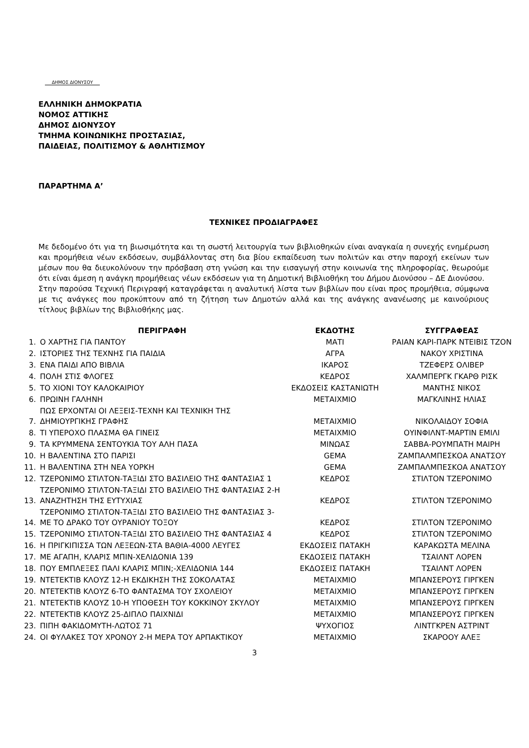ΔΗΜΟΣ ΔΙΟΝΥΣΟΥ
ΕΛΛΗΝΙΚΗ ΔΗΜΟΚΡΑΤΙΑ
ΝΟΜΟΣ ΑΤΤΙΚΗΣ
ΔΗΜΟΣ ΔΙΟΝΥΣΟΥ
ΤΜΗΜΑ ΚΟΙΝΩΝΙΚΗΣ ΠΡΟΣΤΑΣΙΑΣ,
ΠΑΙΔΕΙΑΣ, ΠΟΛΙΤΙΣΜΟΥ & ΑΘΛΗΤΙΣΜΟΥ
ΠΑΡΑΡΤΗΜΑ Α’
ΤΕΧΝΙΚΕΣ ΠΡΟΔΙΑΓΡΑΦΕΣ
Με δεδομένο ότι για τη βιωσιμότητα και τη σωστή λειτουργία των βιβλιοθηκών είναι αναγκαία η συνεχής ενημέρωση και προμήθεια νέων εκδόσεων, συμβάλλοντας στη δια βίου εκπαίδευση των πολιτών και στην παροχή εκείνων των μέσων που θα διευκολύνουν την πρόσβαση στη γνώση και την εισαγωγή στην κοινωνία της πληροφορίας, θεωρούμε ότι είναι άμεση η ανάγκη προμήθειας νέων εκδόσεων για τη Δημοτική Βιβλιοθήκη του Δήμου Διονύσου – ΔΕ Διονύσου.
Στην παρούσα Τεχνική Περιγραφή καταγράφεται η αναλυτική λίστα των βιβλίων που είναι προς προμήθεια, σύμφωνα με τις ανάγκες που προκύπτουν από τη ζήτηση των Δημοτών αλλά και της ανάγκης ανανέωσης με καινούριους τίτλους βιβλίων της Βιβλιοθήκης μας.
| | ΠΕΡΙΓΡΑΦΗ | ΕΚΔΟΤΗΣ | ΣΥΓΓΡΑΦΕΑΣ |
| --- | --- | --- | --- |
| 1. | Ο ΧΑΡΤΗΣ ΓΙΑ ΠΑΝΤΟΥ | ΜΑΤΙ | ΡΑΙΑΝ ΚΑΡΙ-ΠΑΡΚ ΝΤΕΙΒΙΣ ΤΖΟΝ |
| 2. | ΙΣΤΟΡΙΕΣ ΤΗΣ ΤΕΧΝΗΣ ΓΙΑ ΠΑΙΔΙΑ | ΑΓΡΑ | ΝΑΚΟΥ ΧΡΙΣΤΙΝΑ |
| 3. | ΕΝΑ ΠΑΙΔΙ ΑΠΟ ΒΙΒΛΙΑ | ΙΚΑΡΟΣ | ΤΖΕΦΕΡΣ ΟΛΙΒΕΡ |
| 4. | ΠΟΛΗ ΣΤΙΣ ΦΛΟΓΕΣ | ΚΕΔΡΟΣ | ΧΑΛΜΠΕΡΓΚ ΓΚΑΡΘ ΡΙΣΚ |
| 5. | ΤΟ ΧΙΟΝΙ ΤΟΥ ΚΑΛΟΚΑΙΡΙΟΥ | ΕΚΔΟΣΕΙΣ ΚΑΣΤΑΝΙΩΤΗ | ΜΑΝΤΗΣ ΝΙΚΟΣ |
| 6. | ΠΡΩΙΝΗ ΓΑΛΗΝΗ | ΜΕΤΑΙΧΜΙΟ | ΜΑΓΚΛΙΝΗΣ ΗΛΙΑΣ |
| 7. | ΠΩΣ ΕΡΧΟΝΤΑΙ ΟΙ ΛΕΞΕΙΣ-ΤΕΧΝΗ ΚΑΙ ΤΕΧΝΙΚΗ ΤΗΣ ΔΗΜΙΟΥΡΓΙΚΗΣ ΓΡΑΦΗΣ | ΜΕΤΑΙΧΜΙΟ | ΝΙΚΟΛΑΙΔΟΥ ΣΟΦΙΑ |
| 8. | ΤΙ ΥΠΕΡΟΧΟ ΠΛΑΣΜΑ ΘΑ ΓΙΝΕΙΣ | ΜΕΤΑΙΧΜΙΟ | ΟΥΙΝΦΙΛΝΤ-ΜΑΡΤΙΝ ΕΜΙΛΙ |
| 9. | ΤΑ ΚΡΥΜΜΕΝΑ ΣΕΝΤΟΥΚΙΑ ΤΟΥ ΑΛΗ ΠΑΣΑ | ΜΙΝΩΑΣ | ΣΑΒΒΑ-ΡΟΥΜΠΑΤΗ ΜΑΙΡΗ |
| 10. | Η ΒΑΛΕΝΤΙΝΑ ΣΤΟ ΠΑΡΙΣΙ | GEMA | ΖΑΜΠΑΛΜΠΕΣΚΟΑ ΑΝΑΤΣΟΥ |
| 11. | Η ΒΑΛΕΝΤΙΝΑ ΣΤΗ ΝΕΑ ΥΟΡΚΗ | GEMA | ΖΑΜΠΑΛΜΠΕΣΚΟΑ ΑΝΑΤΣΟΥ |
| 12. | ΤΖΕΡΟΝΙΜΟ ΣΤΙΛΤΟΝ-ΤΑΞΙΔΙ ΣΤΟ ΒΑΣΙΛΕΙΟ ΤΗΣ ΦΑΝΤΑΣΙΑΣ 1 | ΚΕΔΡΟΣ | ΣΤΙΛΤΟΝ ΤΖΕΡΟΝΙΜΟ |
| 13. | ΤΖΕΡΟΝΙΜΟ ΣΤΙΛΤΟΝ-ΤΑΞΙΔΙ ΣΤΟ ΒΑΣΙΛΕΙΟ ΤΗΣ ΦΑΝΤΑΣΙΑΣ 2-Η ΑΝΑΖΗΤΗΣΗ ΤΗΣ ΕΥΤΥΧΙΑΣ | ΚΕΔΡΟΣ | ΣΤΙΛΤΟΝ ΤΖΕΡΟΝΙΜΟ |
| 14. | ΤΖΕΡΟΝΙΜΟ ΣΤΙΛΤΟΝ-ΤΑΞΙΔΙ ΣΤΟ ΒΑΣΙΛΕΙΟ ΤΗΣ ΦΑΝΤΑΣΙΑΣ 3-ΜΕ ΤΟ ΔΡΑΚΟ ΤΟΥ ΟΥΡΑΝΙΟΥ ΤΟΞΟΥ | ΚΕΔΡΟΣ | ΣΤΙΛΤΟΝ ΤΖΕΡΟΝΙΜΟ |
| 15. | ΤΖΕΡΟΝΙΜΟ ΣΤΙΛΤΟΝ-ΤΑΞΙΔΙ ΣΤΟ ΒΑΣΙΛΕΙΟ ΤΗΣ ΦΑΝΤΑΣΙΑΣ 4 | ΚΕΔΡΟΣ | ΣΤΙΛΤΟΝ ΤΖΕΡΟΝΙΜΟ |
| 16. | Η ΠΡΙΓΚΙΠΙΣΣΑ ΤΩΝ ΛΕΞΕΩΝ-ΣΤΑ ΒΑΘΙΑ-4000 ΛΕΥΓΕΣ | ΕΚΔΟΣΕΙΣ ΠΑΤΑΚΗ | ΚΑΡΑΚΩΣΤΑ ΜΕΛΙΝΑ |
| 17. | ΜΕ ΑΓΑΠΗ, ΚΛΑΡΙΣ ΜΠΙΝ-ΧΕΛΙΔΟΝΙΑ 139 | ΕΚΔΟΣΕΙΣ ΠΑΤΑΚΗ | ΤΣΑΙΛΝΤ ΛΟΡΕΝ |
| 18. | ΠΟΥ ΕΜΠΛΕΞΕΣ ΠΑΛΙ ΚΛΑΡΙΣ ΜΠΙΝ;-ΧΕΛΙΔΟΝΙΑ 144 | ΕΚΔΟΣΕΙΣ ΠΑΤΑΚΗ | ΤΣΑΙΛΝΤ ΛΟΡΕΝ |
| 19. | ΝΤΕΤΕΚΤΙΒ ΚΛΟΥΖ 12-Η ΕΚΔΙΚΗΣΗ ΤΗΣ ΣΟΚΟΛΑΤΑΣ | ΜΕΤΑΙΧΜΙΟ | ΜΠΑΝΣΕΡΟΥΣ ΓΙΡΓΚΕΝ |
| 20. | ΝΤΕΤΕΚΤΙΒ ΚΛΟΥΖ 6-ΤΟ ΦΑΝΤΑΣΜΑ ΤΟΥ ΣΧΟΛΕΙΟΥ | ΜΕΤΑΙΧΜΙΟ | ΜΠΑΝΣΕΡΟΥΣ ΓΙΡΓΚΕΝ |
| 21. | ΝΤΕΤΕΚΤΙΒ ΚΛΟΥΖ 10-Η ΥΠΟΘΕΣΗ ΤΟΥ ΚΟΚΚΙΝΟΥ ΣΚΥΛΟΥ | ΜΕΤΑΙΧΜΙΟ | ΜΠΑΝΣΕΡΟΥΣ ΓΙΡΓΚΕΝ |
| 22. | ΝΤΕΤΕΚΤΙΒ ΚΛΟΥΖ 25-ΔΙΠΛΟ ΠΑΙΧΝΙΔΙ | ΜΕΤΑΙΧΜΙΟ | ΜΠΑΝΣΕΡΟΥΣ ΓΙΡΓΚΕΝ |
| 23. | ΠΙΠΗ ΦΑΚΙΔΟΜΥΤΗ-ΛΩΤΟΣ 71 | ΨΥΧΟΓΙΟΣ | ΛΙΝΤΓΚΡΕΝ ΑΣΤΡΙΝΤ |
| 24. | ΟΙ ΦΥΛΑΚΕΣ ΤΟΥ ΧΡΟΝΟΥ 2-Η ΜΕΡΑ ΤΟΥ ΑΡΠΑΚΤΙΚΟΥ | ΜΕΤΑΙΧΜΙΟ | ΣΚΑΡΟΟΥ ΑΛΕΞ |
3